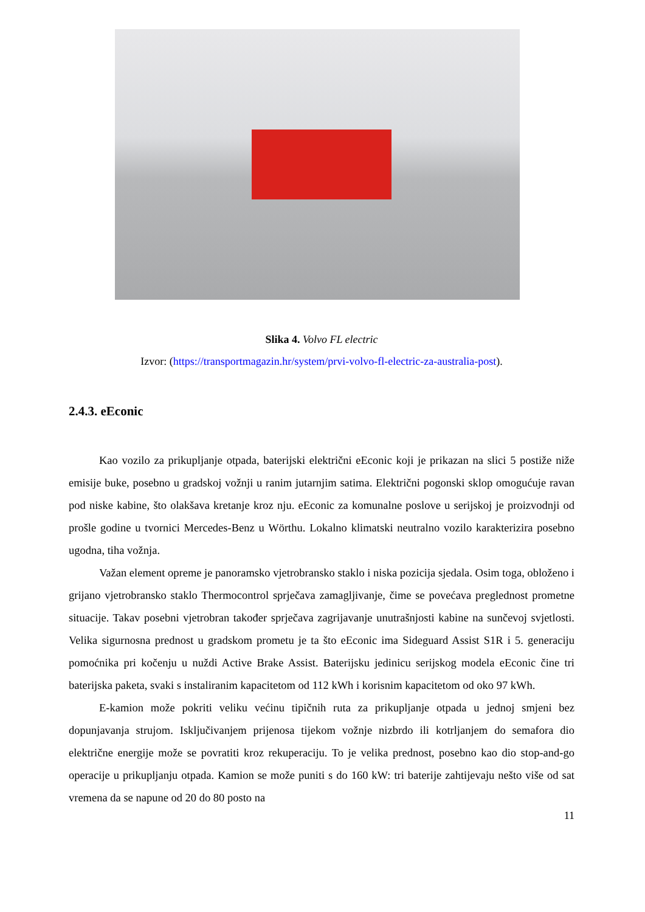Slika 4. Volvo FL electric
Izvor: (https://transportmagazin.hr/system/prvi-volvo-fl-electric-za-australia-post).
2.4.3. eEconic
Kao vozilo za prikupljanje otpada, baterijski električni eEconic koji je prikazan na slici 5 postiže niže emisije buke, posebno u gradskoj vožnji u ranim jutarnjim satima. Električni pogonski sklop omogućuje ravan pod niske kabine, što olakšava kretanje kroz nju. eEconic za komunalne poslove u serijskoj je proizvodnji od prošle godine u tvornici Mercedes-Benz u Wörthu. Lokalno klimatski neutralno vozilo karakterizira posebno ugodna, tiha vožnja.
Važan element opreme je panoramsko vjetrobransko staklo i niska pozicija sjedala. Osim toga, obloženo i grijano vjetrobransko staklo Thermocontrol sprječava zamagljivanje, čime se povećava preglednost prometne situacije. Takav posebni vjetrobran također sprječava zagrijavanje unutrašnjosti kabine na sunčevoj svjetlosti. Velika sigurnosna prednost u gradskom prometu je ta što eEconic ima Sideguard Assist S1R i 5. generaciju pomoćnika pri kočenju u nuždi Active Brake Assist. Baterijsku jedinicu serijskog modela eEconic čine tri baterijska paketa, svaki s instaliranim kapacitetom od 112 kWh i korisnim kapacitetom od oko 97 kWh.
E-kamion može pokriti veliku većinu tipičnih ruta za prikupljanje otpada u jednoj smjeni bez dopunjavanja strujom. Isključivanjem prijenosa tijekom vožnje nizbrdo ili kotrljanjem do semafora dio električne energije može se povratiti kroz rekuperaciju. To je velika prednost, posebno kao dio stop-and-go operacije u prikupljanju otpada. Kamion se može puniti s do 160 kW: tri baterije zahtijevaju nešto više od sat vremena da se napune od 20 do 80 posto na
11